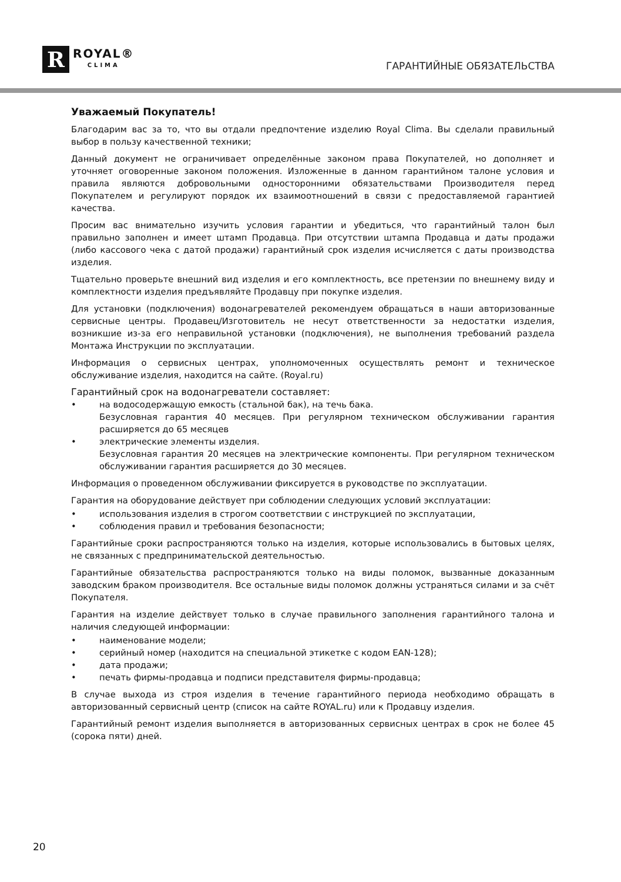R
ROYAL®
CLIMA
ГАРАНТИЙНЫЕ ОБЯЗАТЕЛЬСТВА
Уважаемый Покупатель!
Благодарим вас за то, что вы отдали предпочтение изделию Royal Clima. Вы сделали правильный выбор в пользу качественной техники;
Данный документ не ограничивает определённые законом права Покупателей, но дополняет и уточняет оговоренные законом положения. Изложенные в данном гарантийном талоне условия и правила являются добровольными односторонними обязательствами Производителя перед Покупателем и регулируют порядок их взаимоотношений в связи с предоставляемой гарантией качества.
Просим вас внимательно изучить условия гарантии и убедиться, что гарантийный талон был правильно заполнен и имеет штамп Продавца. При отсутствии штампа Продавца и даты продажи (либо кассового чека с датой продажи) гарантийный срок изделия исчисляется с даты производства изделия.
Тщательно проверьте внешний вид изделия и его комплектность, все претензии по внешнему виду и комплектности изделия предъявляйте Продавцу при покупке изделия.
Для установки (подключения) водонагревателей рекомендуем обращаться в наши авторизованные сервисные центры. Продавец/Изготовитель не несут ответственности за недостатки изделия, возникшие из-за его неправильной установки (подключения), не выполнения требований раздела Монтажа Инструкции по эксплуатации.
Информация о сервисных центрах, уполномоченных осуществлять ремонт и техническое обслуживание изделия, находится на сайте. (Royal.ru)
Гарантийный срок на водонагреватели составляет:
• на водосодержащую емкость (стальной бак), на течь бака.
Безусловная гарантия 40 месяцев. При регулярном техническом обслуживании гарантия расширяется до 65 месяцев
• электрические элементы изделия.
Безусловная гарантия 20 месяцев на электрические компоненты. При регулярном техническом обслуживании гарантия расширяется до 30 месяцев.
Информация о проведенном обслуживании фиксируется в руководстве по эксплуатации.
Гарантия на оборудование действует при соблюдении следующих условий эксплуатации:
• использования изделия в строгом соответствии с инструкцией по эксплуатации,
• соблюдения правил и требования безопасности;
Гарантийные сроки распространяются только на изделия, которые использовались в бытовых целях, не связанных с предпринимательской деятельностью.
Гарантийные обязательства распространяются только на виды поломок, вызванные доказанным заводским браком производителя. Все остальные виды поломок должны устраняться силами и за счёт Покупателя.
Гарантия на изделие действует только в случае правильного заполнения гарантийного талона и наличия следующей информации:
• наименование модели;
• серийный номер (находится на специальной этикетке с кодом EAN-128);
• дата продажи;
• печать фирмы-продавца и подписи представителя фирмы-продавца;
В случае выхода из строя изделия в течение гарантийного периода необходимо обращать в авторизованный сервисный центр (список на сайте ROYAL.ru) или к Продавцу изделия.
Гарантийный ремонт изделия выполняется в авторизованных сервисных центрах в срок не более 45 (сорока пяти) дней.
20